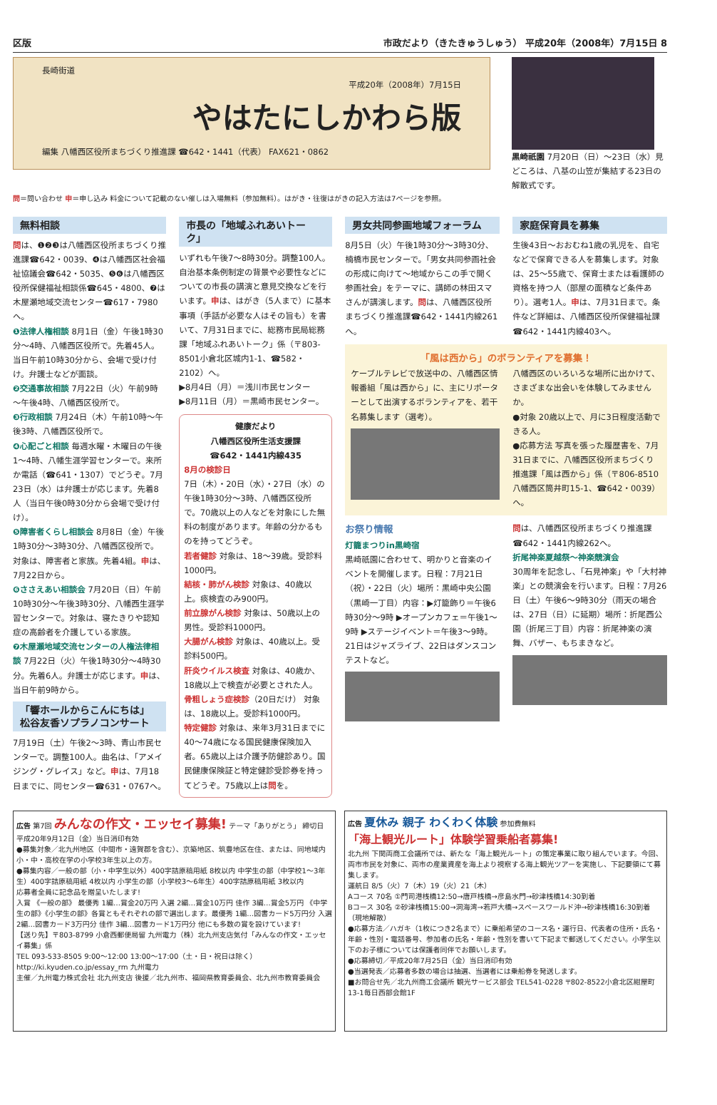区版 市政だより（きたきゅうしゅう） 平成20年（2008年）7月15日 8
長崎街道
平成20年（2008年）7月15日
やはたにしかわら版
編集 八幡西区役所まちづくり推進課 ☎642・1441（代表） FAX621・0862
黒崎祇園 7月20日（日）～23日（水）見どころは、八基の山笠が集結する23日の解散式です。
問＝問い合わせ 申＝申し込み 料金について記載のない催しは入場無料（参加無料）。はがき・往復はがきの記入方法は7ページを参照。
無料相談
問は、❶❷❸は八幡西区役所まちづくり推進課☎642・0039、❹は八幡西区社会福祉協議会☎642・5035、❺❻は八幡西区役所保健福祉相談係☎645・4800、❼は木屋瀬地域交流センター☎617・7980へ。
❶法律人権相談 8月1日（金）午後1時30分～4時、八幡西区役所で。先着45人。当日午前10時30分から、会場で受け付け。弁護士などが面談。
❷交通事故相談 7月22日（火）午前9時～午後4時、八幡西区役所で。
❸行政相談 7月24日（木）午前10時～午後3時、八幡西区役所で。
❹心配ごと相談 毎週水曜・木曜日の午後1～4時、八幡生涯学習センターで。来所か電話（☎641・1307）でどうぞ。7月23日（水）は弁護士が応じます。先着8人（当日午後0時30分から会場で受け付け）。
❺障害者くらし相談会 8月8日（金）午後1時30分～3時30分、八幡西区役所で。対象は、障害者と家族。先着4組。申は、7月22日から。
❻ささえあい相談会 7月20日（日）午前10時30分～午後3時30分、八幡西生涯学習センターで。対象は、寝たきりや認知症の高齢者を介護している家族。
❼木屋瀬地域交流センターの人権法律相談 7月22日（火）午後1時30分～4時30分。先着6人。弁護士が応じます。申は、当日午前9時から。
「響ホールからこんにちは」松谷友香ソプラノコンサート
7月19日（土）午後2～3時、青山市民センターで。調整100人。曲名は、「アメイジング・グレイス」など。申は、7月18日までに、同センター☎631・0767へ。
市長の「地域ふれあいトーク」
いずれも午後7～8時30分。調整100人。自治基本条例制定の背景や必要性などについての市長の講演と意見交換などを行います。申は、はがき（5人まで）に基本事項（手話が必要な人はその旨も）を書いて、7月31日までに、総務市民局総務課「地域ふれあいトーク」係（〒803-8501小倉北区城内1-1、☎582・2102）へ。
▶8月4日（月）＝浅川市民センター
▶8月11日（月）＝黒崎市民センター。
健康だより
八幡西区役所生活支援課
☎642・1441内線435
8月の検診日
7日（木）・20日（水）・27日（水）の午後1時30分～3時、八幡西区役所で。70歳以上の人などを対象にした無料の制度があります。年齢の分かるものを持ってどうぞ。
若者健診 対象は、18～39歳。受診料1000円。
結核・肺がん検診 対象は、40歳以上。痰検査のみ900円。
前立腺がん検診 対象は、50歳以上の男性。受診料1000円。
大腸がん検診 対象は、40歳以上。受診料500円。
肝炎ウイルス検査 対象は、40歳か、18歳以上で検査が必要とされた人。
骨粗しょう症検診（20日だけ） 対象は、18歳以上。受診料1000円。
特定健診 対象は、来年3月31日までに40～74歳になる国民健康保険加入者。65歳以上は介護予防健診あり。国民健康保険証と特定健診受診券を持ってどうぞ。75歳以上は問を。
男女共同参画地域フォーラム
8月5日（火）午後1時30分～3時30分、楠橋市民センターで。「男女共同参画社会の形成に向けて～地域からこの手で開く参画社会」をテーマに、講師の林田スマさんが講演します。問は、八幡西区役所まちづくり推進課☎642・1441内線261へ。
家庭保育員を募集
生後43日～おおむね1歳の乳児を、自宅などで保育できる人を募集します。対象は、25～55歳で、保育士または看護師の資格を持つ人（部屋の面積など条件あり）。選考1人。申は、7月31日まで。条件など詳細は、八幡西区役所保健福祉課☎642・1441内線403へ。
「風は西から」のボランティアを募集！
ケーブルテレビで放送中の、八幡西区情報番組「風は西から」に、主にリポーターとして出演するボランティアを、若干名募集します（選考）。
八幡西区のいろいろな場所に出かけて、さまざまな出会いを体験してみませんか。
●対象 20歳以上で、月に3日程度活動できる人。
●応募方法 写真を張った履歴書を、7月31日までに、八幡西区役所まちづくり推進課「風は西から」係（〒806-8510 八幡西区筒井町15-1、☎642・0039）へ。
お祭り情報
灯籠まつりin黒崎宿
黒崎祇園に合わせて、明かりと音楽のイベントを開催します。日程：7月21日（祝）・22日（火）場所：黒崎中央公園（黒崎一丁目）内容：▶灯籠飾り＝午後6時30分～9時 ▶オープンカフェ＝午後1～9時 ▶ステージイベント＝午後3～9時。21日はジャズライブ、22日はダンスコンテストなど。
問は、八幡西区役所まちづくり推進課☎642・1441内線262へ。
折尾神楽夏越祭～神楽競演会
30周年を記念し、「石見神楽」や「大村神楽」との競演会を行います。日程：7月26日（土）午後6～9時30分（雨天の場合は、27日（日）に延期）場所：折尾西公園（折尾三丁目）内容：折尾神楽の演舞、バザー、もちまきなど。
広告 第7回 みんなの作文・エッセイ募集! テーマ「ありがとう」 締切日 平成20年9月12日（金）当日消印有効
●募集対象／北九州地区（中間市・遠賀郡を含む）、京築地区、筑豊地区在住、または、同地域内小・中・高校在学の小学校3年生以上の方。
●募集内容／一般の部（小・中学生以外）400字詰原稿用紙 8枚以内 中学生の部（中学校1～3年生）400字詰原稿用紙 4枚以内 小学生の部（小学校3～6年生）400字詰原稿用紙 3枚以内
応募者全員に記念品を贈呈いたします!
入賞 《一般の部》 最優秀 1編…賞金20万円 入選 2編…賞金10万円 佳作 3編…賞金5万円 《中学生の部》《小学生の部》各賞ともそれぞれの部で選出します。最優秀 1編…図書カード5万円分 入選 2編…図書カード3万円分 佳作 3編…図書カード1万円分 他にも多数の賞を設けています!
【送り先】〒803-8799 小倉西郵便局留 九州電力（株）北九州支店気付「みんなの作文・エッセイ募集」係
TEL 093-533-8505 9:00～12:00 13:00～17:00（土・日・祝日は除く） http://ki.kyuden.co.jp/essay_rm 九州電力
主催／九州電力株式会社 北九州支店 後援／北九州市、福岡県教育委員会、北九州市教育委員会
広告 夏休み 親子 わくわく体験 参加費無料
「海上観光ルート」体験学習乗船者募集!
北九州 下関両商工会議所では、新たな「海上観光ルート」の策定事業に取り組んでいます。今回、両市市民を対象に、両市の産業資産を海上より視察する海上観光ツアーを実施し、下記要領にて募集します。
運航日 8/5（火）7（木）19（火）21（木）
Aコース 70名 ①門司港桟橋12:50→唐戸桟橋→彦島水門→砂津桟橋14:30到着
Bコース 30名 ②砂津桟橋15:00→洞海湾→若戸大橋→スペースワールド沖→砂津桟橋16:30到着（現地解散）
●応募方法／ハガキ（1枚につき2名まで）に乗船希望のコース名・運行日、代表者の住所・氏名・年齢・性別・電話番号、参加者の氏名・年齢・性別を書いて下記まで郵送してください。小学生以下のお子様については保護者同伴でお願いします。
●応募締切／平成20年7月25日（金）当日消印有効
●当選発表／応募者多数の場合は抽選、当選者には乗船券を発送します。
■お問合せ先／北九州商工会議所 観光サービス部会 TEL541-0228 〒802-8522小倉北区紺屋町13-1毎日西部会館1F